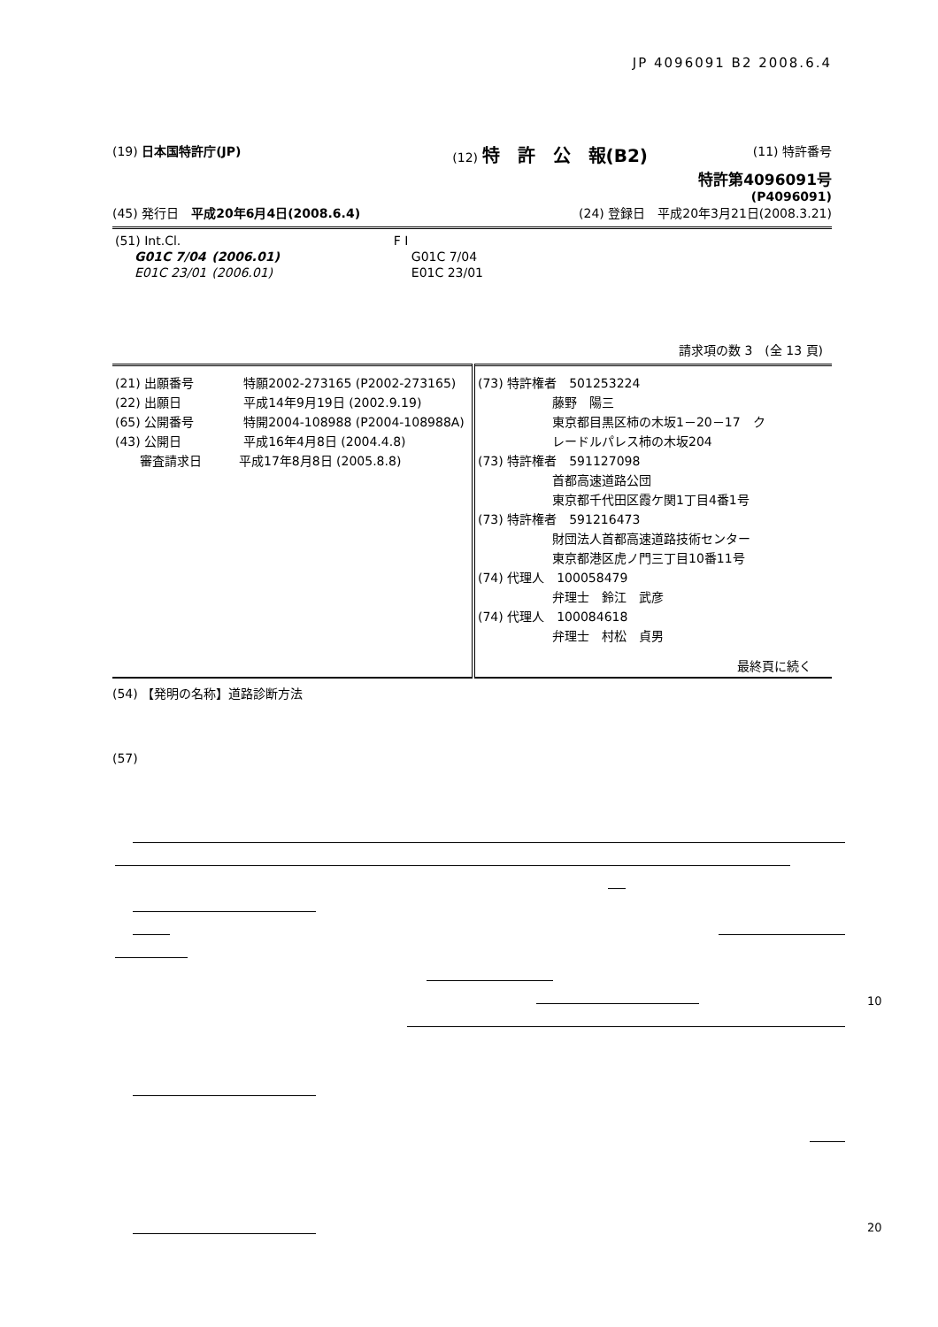JP 4096091 B2 2008.6.4
(19) 日本国特許庁(JP) (12) 特　許　公　報(B2) (11) 特許番号
特許第4096091号
(P4096091)
(45) 発行日　平成20年6月4日(2008.6.4) (24) 登録日　平成20年3月21日(2008.3.21)
| (51) Int.Cl. | | | F I |
| G01C 7/04 | (2006.01) | | G01C 7/04 |
| E01C 23/01 | (2006.01) | | E01C 23/01 |
請求項の数 3　(全 13 頁)
| (21) 出願番号 特願2002-273165 (P2002-273165) (22) 出願日 平成14年9月19日 (2002.9.19) (65) 公開番号 特開2004-108988 (P2004-108988A) (43) 公開日 平成16年4月8日 (2004.4.8) 審査請求日 平成17年8月8日 (2005.8.8) | (73) 特許権者 501253224 藤野 陽三 東京都目黒区柿の木坂1－20－17 ク レードルパレス柿の木坂204 (73) 特許権者 591127098 首都高速道路公団 東京都千代田区霞ケ関1丁目4番1号 (73) 特許権者 591216473 財団法人首都高速道路技術センター 東京都港区虎ノ門三丁目10番11号 (74) 代理人 100058479 弁理士 鈴江 武彦 (74) 代理人 100084618 弁理士 村松 貞男 最終頁に続く |
(54) 【発明の名称】道路診断方法
(57)
10
20